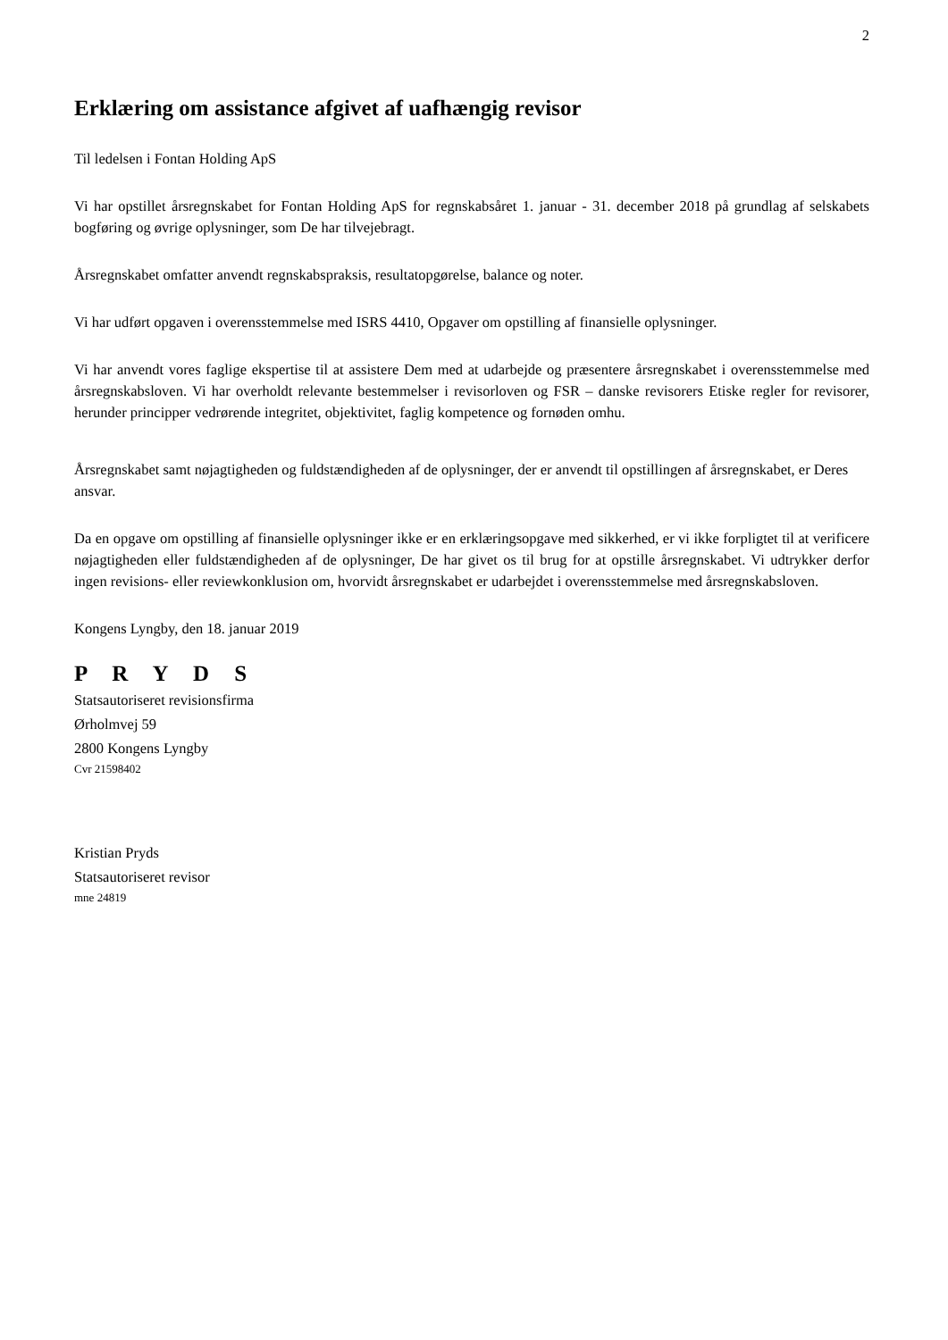2
Erklæring om assistance afgivet af uafhængig revisor
Til ledelsen i Fontan Holding ApS
Vi har opstillet årsregnskabet for Fontan Holding ApS for regnskabsåret 1. januar - 31. december 2018 på grundlag af selskabets bogføring og øvrige oplysninger, som De har tilvejebragt.
Årsregnskabet omfatter anvendt regnskabspraksis, resultatopgørelse, balance og noter.
Vi har udført opgaven i overensstemmelse med ISRS 4410, Opgaver om opstilling af finansielle oplysninger.
Vi har anvendt vores faglige ekspertise til at assistere Dem med at udarbejde og præsentere årsregnskabet i overensstemmelse med årsregnskabsloven. Vi har overholdt relevante bestemmelser i revisorloven og FSR – danske revisorers Etiske regler for revisorer, herunder principper vedrørende integritet, objektivitet, faglig kompetence og fornøden omhu.
Årsregnskabet samt nøjagtigheden og fuldstændigheden af de oplysninger, der er anvendt til opstillingen af årsregnskabet, er Deres ansvar.
Da en opgave om opstilling af finansielle oplysninger ikke er en erklæringsopgave med sikkerhed, er vi ikke forpligtet til at verificere nøjagtigheden eller fuldstændigheden af de oplysninger, De har givet os til brug for at opstille årsregnskabet. Vi udtrykker derfor ingen revisions- eller reviewkonklusion om, hvorvidt årsregnskabet er udarbejdet i overensstemmelse med årsregnskabsloven.
Kongens Lyngby, den 18. januar 2019
P R Y D S
Statsautoriseret revisionsfirma
Ørholmvej 59
2800 Kongens Lyngby
Cvr 21598402
Kristian Pryds
Statsautoriseret revisor
mne 24819